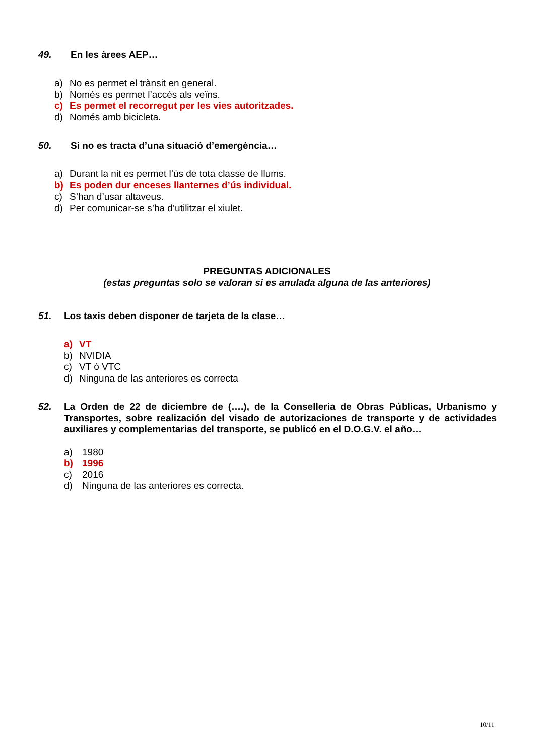49. En les àrees AEP…
a) No es permet el trànsit en general.
b) Només es permet l’accés als veïns.
c) Es permet el recorregut per les vies autoritzades.
d) Només amb bicicleta.
50. Si no es tracta d’una situació d’emergència…
a) Durant la nit es permet l’ús de tota classe de llums.
b) Es poden dur enceses llanternes d’ús individual.
c) S’han d’usar altaveus.
d) Per comunicar-se s’ha d’utilitzar el xiulet.
PREGUNTAS ADICIONALES
(estas preguntas solo se valoran si es anulada alguna de las anteriores)
51. Los taxis deben disponer de tarjeta de la clase…
a) VT
b) NVIDIA
c) VT ó VTC
d) Ninguna de las anteriores es correcta
52. La Orden de 22 de diciembre de (….), de la Conselleria de Obras Públicas, Urbanismo y Transportes, sobre realización del visado de autorizaciones de transporte y de actividades auxiliares y complementarias del transporte, se publicó en el D.O.G.V. el año…
a) 1980
b) 1996
c) 2016
d) Ninguna de las anteriores es correcta.
10/11